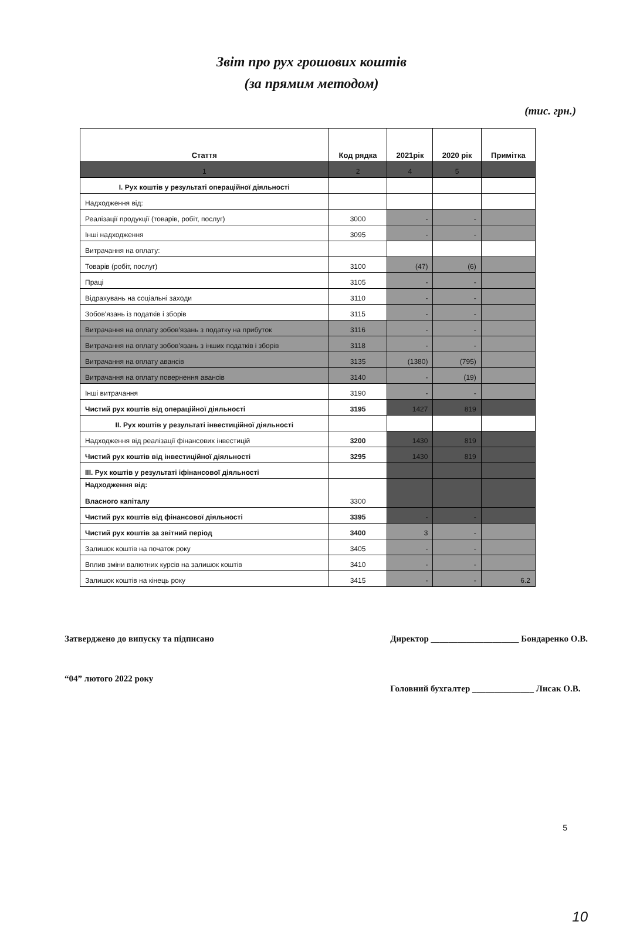Звіт про рух грошових коштів
(за прямим методом)
(тис. грн.)
| Стаття | Код рядка | 2021рік | 2020 рік | Примітка |
| --- | --- | --- | --- | --- |
| 1 | 2 | 4 | 5 | |
| І. Рух коштів у результаті операційної діяльності | | | | |
| Надходження від: | | | | |
| Реалізації продукції (товарів, робіт, послуг) | 3000 | - | - | |
| Інші надходження | 3095 | - | - | |
| Витрачання на оплату: | | | | |
| Товарів (робіт, послуг) | 3100 | (47) | (6) | |
| Праці | 3105 | - | - | |
| Відрахувань на соціальні заходи | 3110 | - | - | |
| Зобов'язань із податків і зборів | 3115 | - | - | |
| Витрачання на оплату зобов'язань з податку на прибуток | 3116 | - | - | |
| Витрачання на оплату зобов'язань з інших податків і зборів | 3118 | - | - | |
| Витрачання на оплату авансів | 3135 | (1380) | (795) | |
| Витрачання на оплату повернення авансів | 3140 | - | (19) | |
| Інші витрачання | 3190 | - | - | |
| Чистий рух коштів від операційної діяльності | 3195 | 1427 | 819 | |
| ІІ. Рух коштів у результаті інвестиційної діяльності | | | | |
| Надходження від реалізації фінансових інвестицій | 3200 | 1430 | 819 | |
| Чистий рух коштів від інвестиційної діяльності | 3295 | 1430 | 819 | |
| ІІІ. Рух коштів у результаті іфінансової діяльності | | | | |
| Надходження від: Власного капіталу | 3300 | | | |
| Чистий рух коштів від фінансової діяльності | 3395 | - | - | |
| Чистий рух коштів за звітний період | 3400 | 3 | - | |
| Залишок коштів на початок року | 3405 | - | - | |
| Вплив зміни валютних курсів на залишок коштів | 3410 | - | - | |
| Залишок коштів на кінець року | 3415 | - | - | 6.2 |
Затверджено до випуску та підписано
“04” лютого 2022 року
Директор ____________________ Бондаренко О.В.
Головний бухгалтер ______________ Лисак О.В.
5
10